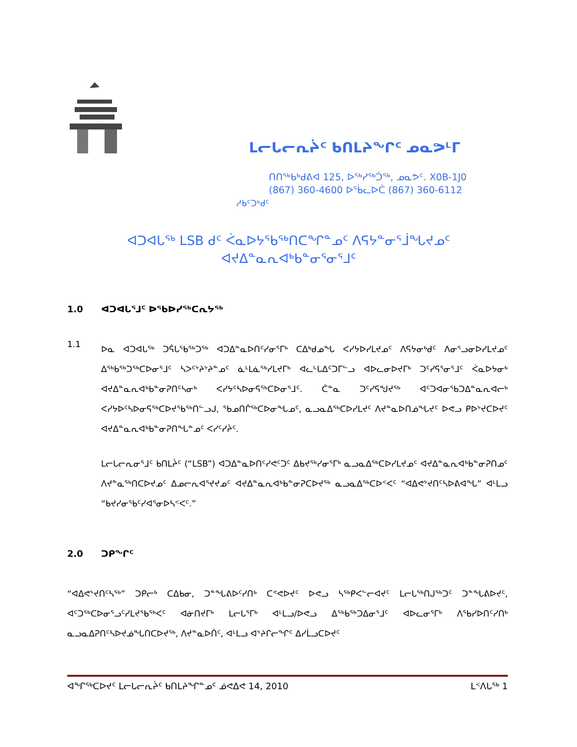ᒪᓕᒐᓕᕆᔩᑦ ᑲᑎᒪᔨᖏᑦ ᓄᓇᕗᒻᒥ
ᑎᑎᖅᑲᒃᑯᕕᐊ 125, ᐅᖅᓯᖅᑑᖅ, ᓄᓇᕗᑦ. X0B-1J0
(867) 360-4600 ᐅᖄᓚᐅᑖ (867) 360-6112
ᓱᑲᑦᑐᒃᑯᑦ
ᐊᑐᐊᒐᖅ LSB ᑯᑦ ᐹᓇᐅᔭᖃᖅᑎᑕᖏᓐᓄᑦ ᐱᕋᔭᓐᓂᕐᒨᖓᔪᓄᑦ
ᐊᔪᐃᓐᓇᕆᐊᒃᑲᓐᓂᕐᓂᕐᒧᑦ
1.0 ᐊᑐᐊᒐᕐᒧᑦ ᐅᖃᐅᓯᖅᑕᕆᔭᖅ
1.1
ᐅᓇ ᐊᑐᐊᒐᖅ ᑐᕌᒐᖃᖅᑐᖅ ᐊᑐᐃᓐᓇᐅᑎᑦᓯᓂᕐᒥᒃ ᑕᐃᒃᑯᓄᖓ ᐸᓯᔭᐅᓯᒪᔪᓄᑦ ᐱᕋᔭᓂᒃᑯᑦ ᐱᓂᕐᓗᓂᐅᓯᒪᔪᓄᑦ ᐃᖅᑲᖅᑐᖅᑕᐅᓂᕐᒧᑦ ᓴᐳᑦᔾᔨᔾᔨᓐᓄᑦ ᓈᒻᒪᓈᖅᓯᒪᔪᒥᒃ ᐊᓚᒡᒐᐃᑦᑐᒥᓪᓗ ᐊᐅᓚᓂᐅᔪᒥᒃ ᑐᑦᓯᕋᕐᓂᕐᒧᑦ ᐹᓇᐅᔭᓂᒃ ᐊᔪᐃᓐᓇᕆᐊᒃᑲᓐᓂᕈᑎᑦᓴᓂᒃ ᐸᓯᔭᑦᓴᐅᓂᕋᖅᑕᐅᓂᕐᒧᑦ. ᑖᓐᓇ ᑐᑦᓯᕋᖑᔪᖅ ᐊᑦᑐᐊᓂᖃᑐᐃᓐᓇᕆᐊᓕᒃ ᐸᓯᔭᐅᑦᓴᐅᓂᕋᖅᑕᐅᔪᖃᖅᑎᓪᓗᒍ, ᖃᓄᑎᒌᖅᑕᐅᓂᖓᓄᑦ, ᓇᓗᓇᐃᖅᑕᐅᓯᒪᔪᑦ ᐱᔪᓐᓇᐅᑎᓅᖓᔪᑦ ᐅᕙᓗ ᑭᐅᔾᔪᑕᐅᔪᑦ ᐊᔪᐃᓐᓇᕆᐊᒃᑲᓐᓂᕈᑎᖓᓐᓄᑦ ᐸᓯᑦᓯᔩᑦ.
ᒪᓕᒐᓕᕆᓂᕐᒧᑦ ᑲᑎᒪᔩᑦ (“LSB”) ᐊᑐᐃᓐᓇᐅᑎᑦᓯᕙᑦᑐᑦ ᐃᑲᔪᖅᓯᓂᕐᒥᒃ ᓇᓗᓇᐃᖅᑕᐅᓯᒪᔪᓄᑦ ᐊᔪᐃᓐᓇᕆᐊᒃᑲᓐᓂᕈᑎᓄᑦ ᐱᔪᓐᓇᖅᑎᑕᐅᔪᓄᑦ ᐃᓄᓕᕆᐊᕐᔪᔪᓄᑦ ᐊᔪᐃᓐᓇᕆᐊᒃᑲᓐᓂᕈᑕᐅᔪᖅ ᓇᓗᓇᐃᖅᑕᐅᑉᐸᑦ “ᐊᐃᕙᔾᔪᑎᑦᓴᐅᕕᐊᖓ” ᐊᒻᒪᓗ “ᑲᔪᓯᓂᖃᑦᓯᐊᕐᓂᐅᓴᑉᐸᑦ.”
2.0 ᑐᑭᖏᑦ
“ᐊᐃᕙᔾᔪᑎᑦᓴᖅ” ᑐᑭᓕᒃ ᑕᐃᑲᓂ, ᑐᓐᖓᕕᐅᑦᓯᑎᒃ ᑕᕝᕙᐅᔪᑦ ᐅᕙᓗ ᓴᖅᑭᐸᓪᓕᐊᔪᑦ ᒪᓕᒐᖅᑎᒍᖅᑐᑦ ᑐᓐᖓᕕᐅᔪᑦ, ᐊᑦᑐᖅᑕᐅᓂᕐᓗᑦᓯᒪᔪᖃᖅᐸᑦ ᐊᓃᑎᔪᒥᒃ ᒪᓕᒐᕐᒥᒃ ᐊᒻᒪᓗ/ᐅᕙᓗ ᐃᖅᑲᖅᑐᐃᓂᕐᒧᑦ ᐊᐅᓚᓂᕐᒥᒃ ᐱᖃᓯᐅᑎᑦᓯᑎᒃ ᓇᓗᓇᐃᕈᑎᑦᓴᐅᔪᓅᖓᑎᑕᐅᔪᖅ, ᐱᔪᓐᓇᐅᑏᑦ, ᐊᒻᒪᓗ ᐊᔾᔨᒋᓕᖏᑦ ᐃᓯᒫᓗᑕᐅᔪᑦ
ᐊᖏᖅᑕᐅᔪᑦ ᒪᓕᒐᓕᕆᔩᑦ ᑲᑎᒪᔨᖏᓐᓄᑦ ᓅᕙᐃᕙ 14, 2010 ᒪᑉᐱᒐᖅ 1